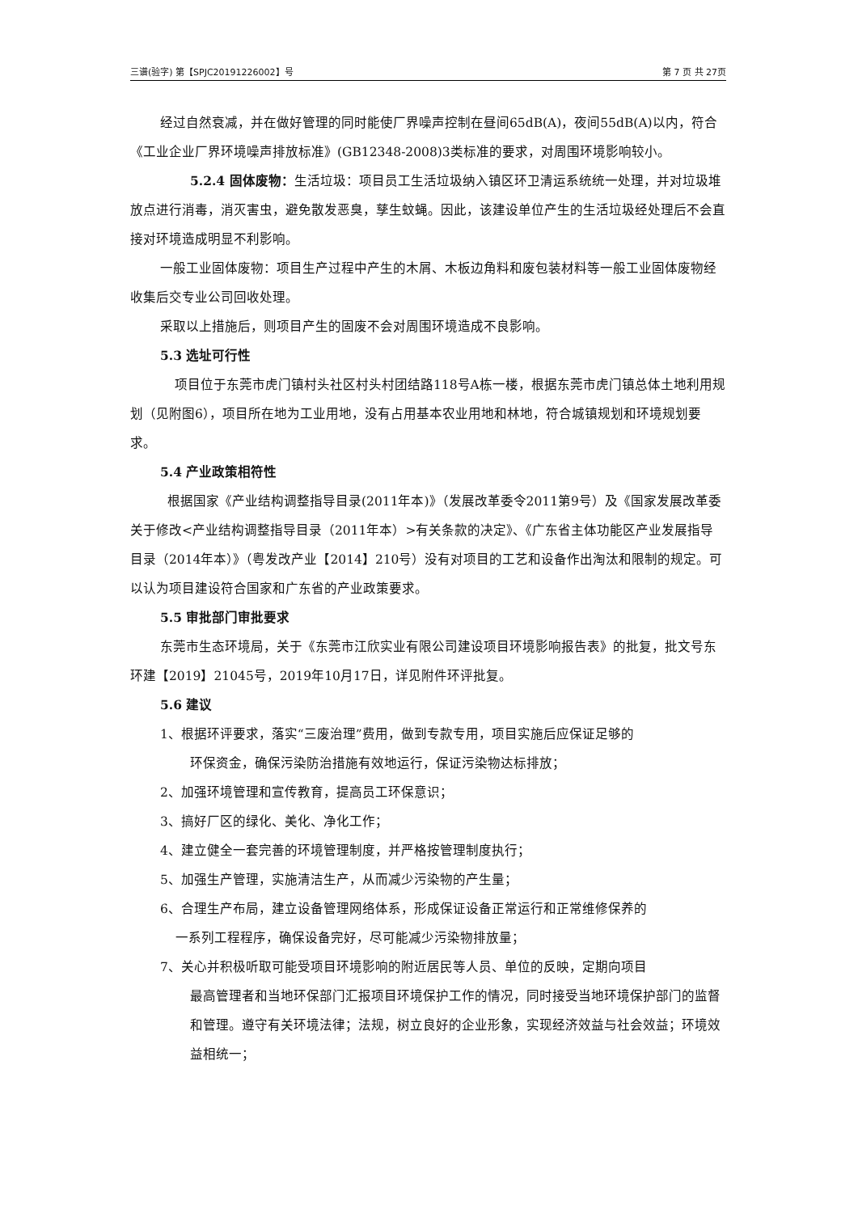三谱(验字) 第【SPJC20191226002】号 第 7 页 共 27页
经过自然衰减，并在做好管理的同时能使厂界噪声控制在昼间65dB(A)，夜间55dB(A)以内，符合《工业企业厂界环境噪声排放标准》(GB12348-2008)3类标准的要求，对周围环境影响较小。
5.2.4 固体废物：生活垃圾：项目员工生活垃圾纳入镇区环卫清运系统统一处理，并对垃圾堆放点进行消毒，消灭害虫，避免散发恶臭，孳生蚊蝇。因此，该建设单位产生的生活垃圾经处理后不会直接对环境造成明显不利影响。
一般工业固体废物：项目生产过程中产生的木屑、木板边角料和废包装材料等一般工业固体废物经收集后交专业公司回收处理。
采取以上措施后，则项目产生的固废不会对周围环境造成不良影响。
5.3 选址可行性
项目位于东莞市虎门镇村头社区村头村团结路118号A栋一楼，根据东莞市虎门镇总体土地利用规划（见附图6），项目所在地为工业用地，没有占用基本农业用地和林地，符合城镇规划和环境规划要求。
5.4 产业政策相符性
根据国家《产业结构调整指导目录(2011年本)》（发展改革委令2011第9号）及《国家发展改革委关于修改<产业结构调整指导目录（2011年本）>有关条款的决定》、《广东省主体功能区产业发展指导目录（2014年本）》（粤发改产业【2014】210号）没有对项目的工艺和设备作出淘汰和限制的规定。可以认为项目建设符合国家和广东省的产业政策要求。
5.5 审批部门审批要求
东莞市生态环境局，关于《东莞市江欣实业有限公司建设项目环境影响报告表》的批复，批文号东环建【2019】21045号，2019年10月17日，详见附件环评批复。
5.6 建议
1、根据环评要求，落实“三废治理”费用，做到专款专用，项目实施后应保证足够的
环保资金，确保污染防治措施有效地运行，保证污染物达标排放；
2、加强环境管理和宣传教育，提高员工环保意识；
3、搞好厂区的绿化、美化、净化工作；
4、建立健全一套完善的环境管理制度，并严格按管理制度执行；
5、加强生产管理，实施清洁生产，从而减少污染物的产生量；
6、合理生产布局，建立设备管理网络体系，形成保证设备正常运行和正常维修保养的
一系列工程程序，确保设备完好，尽可能减少污染物排放量；
7、关心并积极听取可能受项目环境影响的附近居民等人员、单位的反映，定期向项目
最高管理者和当地环保部门汇报项目环境保护工作的情况，同时接受当地环境保护部门的监督和管理。遵守有关环境法律；法规，树立良好的企业形象，实现经济效益与社会效益；环境效益相统一；